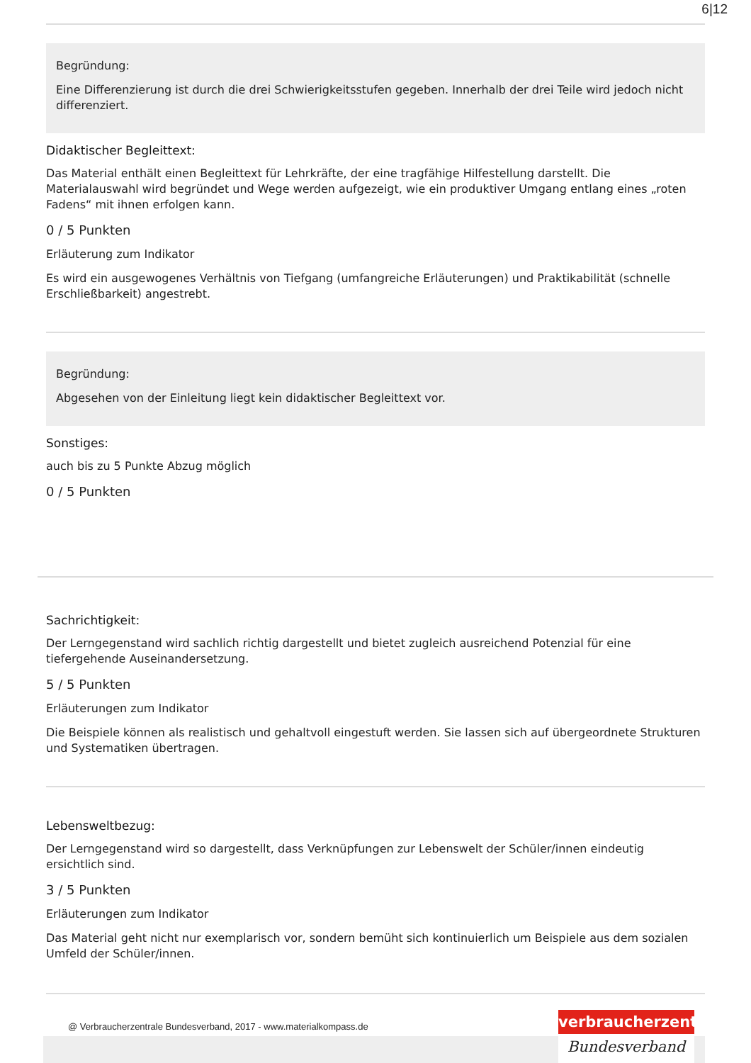6|12
Begründung:
Eine Differenzierung ist durch die drei Schwierigkeitsstufen gegeben. Innerhalb der drei Teile wird jedoch nicht differenziert.
Didaktischer Begleittext:
Das Material enthält einen Begleittext für Lehrkräfte, der eine tragfähige Hilfestellung darstellt. Die Materialauswahl wird begründet und Wege werden aufgezeigt, wie ein produktiver Umgang entlang eines „roten Fadens“ mit ihnen erfolgen kann.
0 / 5 Punkten
Erläuterung zum Indikator
Es wird ein ausgewogenes Verhältnis von Tiefgang (umfangreiche Erläuterungen) und Praktikabilität (schnelle Erschließbarkeit) angestrebt.
Begründung:
Abgesehen von der Einleitung liegt kein didaktischer Begleittext vor.
Sonstiges:
auch bis zu 5 Punkte Abzug möglich
0 / 5 Punkten
Sachrichtigkeit:
Der Lerngegenstand wird sachlich richtig dargestellt und bietet zugleich ausreichend Potenzial für eine tiefergehende Auseinandersetzung.
5 / 5 Punkten
Erläuterungen zum Indikator
Die Beispiele können als realistisch und gehaltvoll eingestuft werden. Sie lassen sich auf übergeordnete Strukturen und Systematiken übertragen.
Lebensweltbezug:
Der Lerngegenstand wird so dargestellt, dass Verknüpfungen zur Lebenswelt der Schüler/innen eindeutig ersichtlich sind.
3 / 5 Punkten
Erläuterungen zum Indikator
Das Material geht nicht nur exemplarisch vor, sondern bemüht sich kontinuierlich um Beispiele aus dem sozialen Umfeld der Schüler/innen.
@ Verbraucherzentrale Bundesverband, 2017 - www.materialkompass.de
verbraucherzentrale
Bundesverband